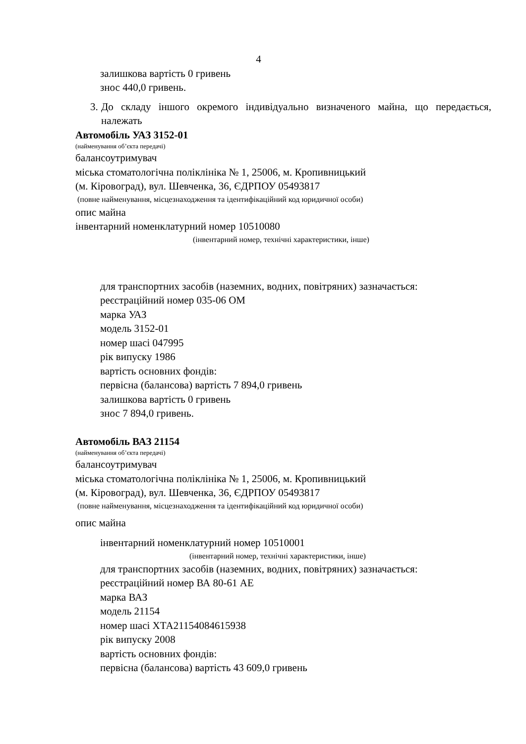4
залишкова вартість 0 гривень
знос 440,0 гривень.
3. До складу іншого окремого індивідуально визначеного майна, що передається, належать
Автомобіль УАЗ 3152-01
(найменування об’єкта передачі)
балансоутримувач
міська стоматологічна поліклініка № 1, 25006, м. Кропивницький
(м. Кіровоград), вул. Шевченка, 36, ЄДРПОУ 05493817
(повне найменування, місцезнаходження та ідентифікаційний код юридичної особи)
опис майна
інвентарний номенклатурний номер 10510080
(інвентарний номер, технічні характеристики, інше)
для транспортних засобів (наземних, водних, повітряних) зазначається:
реєстраційний номер 035-06 ОМ
марка УАЗ
модель 3152-01
номер шасі 047995
рік випуску 1986
вартість основних фондів:
первісна (балансова) вартість 7 894,0 гривень
залишкова вартість 0 гривень
знос 7 894,0 гривень.
Автомобіль ВАЗ 21154
(найменування об’єкта передачі)
балансоутримувач
міська стоматологічна поліклініка № 1, 25006, м. Кропивницький
(м. Кіровоград), вул. Шевченка, 36, ЄДРПОУ 05493817
(повне найменування, місцезнаходження та ідентифікаційний код юридичної особи)
опис майна
інвентарний номенклатурний номер 10510001
(інвентарний номер, технічні характеристики, інше)
для транспортних засобів (наземних, водних, повітряних) зазначається:
реєстраційний номер ВА 80-61 АЕ
марка ВАЗ
модель 21154
номер шасі ХТА21154084615938
рік випуску 2008
вартість основних фондів:
первісна (балансова) вартість 43 609,0 гривень